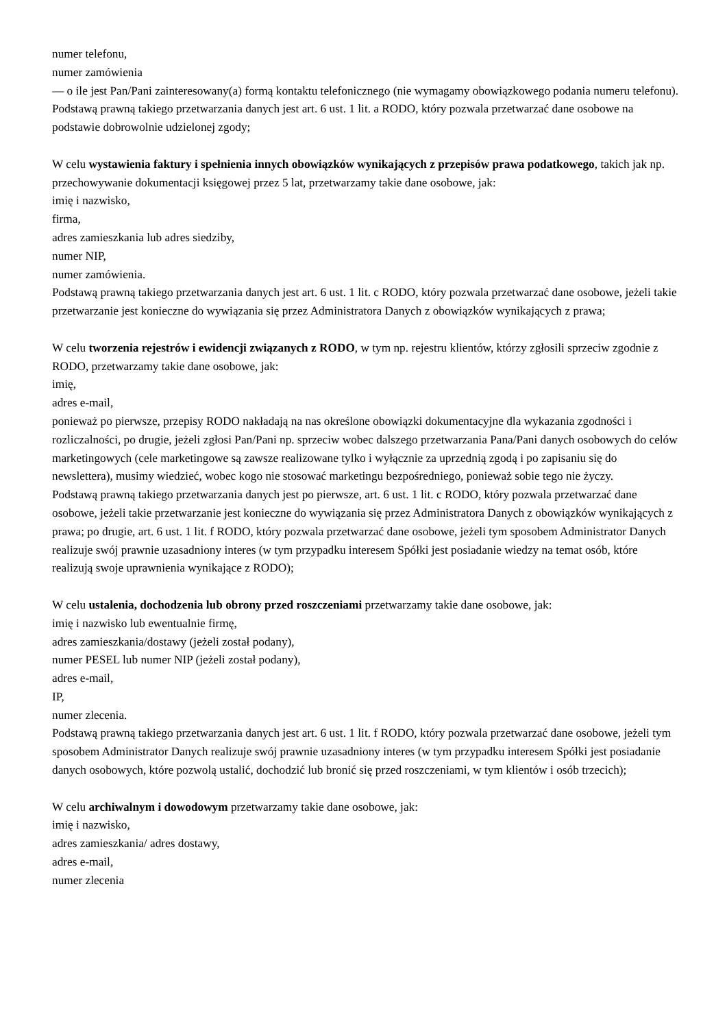numer telefonu,
numer zamówienia
— o ile jest Pan/Pani zainteresowany(a) formą kontaktu telefonicznego (nie wymagamy obowiązkowego podania numeru telefonu). Podstawą prawną takiego przetwarzania danych jest art. 6 ust. 1 lit. a RODO, który pozwala przetwarzać dane osobowe na podstawie dobrowolnie udzielonej zgody;
W celu wystawienia faktury i spełnienia innych obowiązków wynikających z przepisów prawa podatkowego, takich jak np. przechowywanie dokumentacji księgowej przez 5 lat, przetwarzamy takie dane osobowe, jak:
imię i nazwisko,
firma,
adres zamieszkania lub adres siedziby,
numer NIP,
numer zamówienia.
Podstawą prawną takiego przetwarzania danych jest art. 6 ust. 1 lit. c RODO, który pozwala przetwarzać dane osobowe, jeżeli takie przetwarzanie jest konieczne do wywiązania się przez Administratora Danych z obowiązków wynikających z prawa;
W celu tworzenia rejestrów i ewidencji związanych z RODO, w tym np. rejestru klientów, którzy zgłosili sprzeciw zgodnie z RODO, przetwarzamy takie dane osobowe, jak:
imię,
adres e-mail,
ponieważ po pierwsze, przepisy RODO nakładają na nas określone obowiązki dokumentacyjne dla wykazania zgodności i rozliczalności, po drugie, jeżeli zgłosi Pan/Pani np. sprzeciw wobec dalszego przetwarzania Pana/Pani danych osobowych do celów marketingowych (cele marketingowe są zawsze realizowane tylko i wyłącznie za uprzednią zgodą i po zapisaniu się do newslettera), musimy wiedzieć, wobec kogo nie stosować marketingu bezpośredniego, ponieważ sobie tego nie życzy.
Podstawą prawną takiego przetwarzania danych jest po pierwsze, art. 6 ust. 1 lit. c RODO, który pozwala przetwarzać dane osobowe, jeżeli takie przetwarzanie jest konieczne do wywiązania się przez Administratora Danych z obowiązków wynikających z prawa; po drugie, art. 6 ust. 1 lit. f RODO, który pozwala przetwarzać dane osobowe, jeżeli tym sposobem Administrator Danych realizuje swój prawnie uzasadniony interes (w tym przypadku interesem Spółki jest posiadanie wiedzy na temat osób, które realizują swoje uprawnienia wynikające z RODO);
W celu ustalenia, dochodzenia lub obrony przed roszczeniami przetwarzamy takie dane osobowe, jak:
imię i nazwisko lub ewentualnie firmę,
adres zamieszkania/dostawy (jeżeli został podany),
numer PESEL lub numer NIP (jeżeli został podany),
adres e-mail,
IP,
numer zlecenia.
Podstawą prawną takiego przetwarzania danych jest art. 6 ust. 1 lit. f RODO, który pozwala przetwarzać dane osobowe, jeżeli tym sposobem Administrator Danych realizuje swój prawnie uzasadniony interes (w tym przypadku interesem Spółki jest posiadanie danych osobowych, które pozwolą ustalić, dochodzić lub bronić się przed roszczeniami, w tym klientów i osób trzecich);
W celu archiwalnym i dowodowym przetwarzamy takie dane osobowe, jak:
imię i nazwisko,
adres zamieszkania/ adres dostawy,
adres e-mail,
numer zlecenia